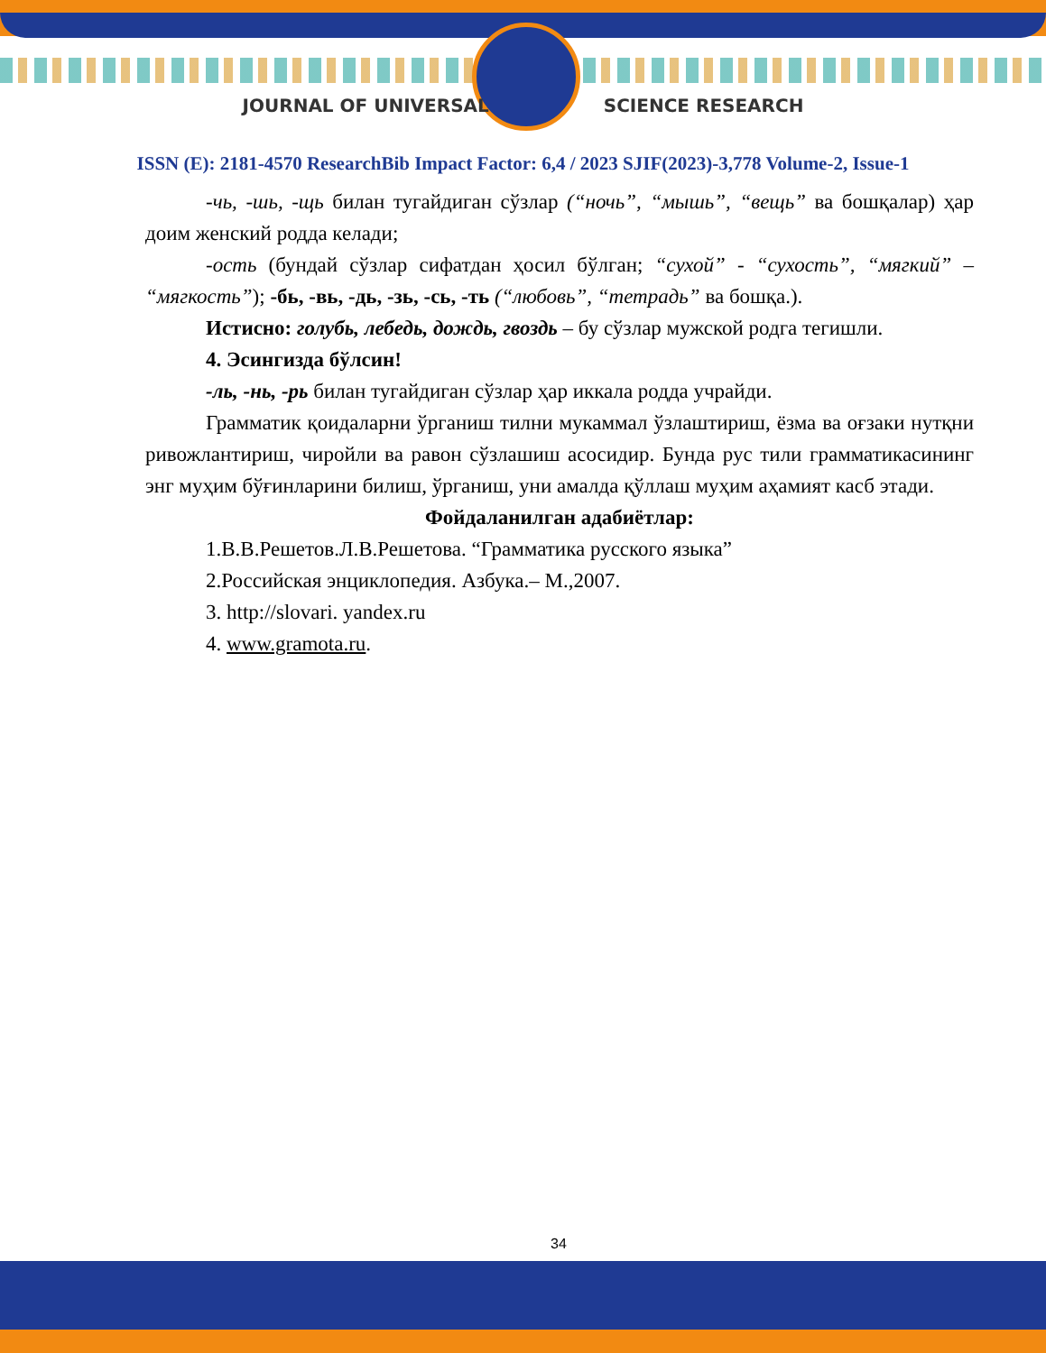JOURNAL OF UNIVERSAL SCIENCE RESEARCH
ISSN (E): 2181-4570 ResearchBib Impact Factor: 6,4 / 2023 SJIF(2023)-3,778 Volume-2, Issue-1
-чь, -шь, -щь билан тугайдиган сўзлар (“ночь”, “мышь”, “вещь” ва бошқалар) ҳар доим женский родда келади;
-ость (бундай сўзлар сифатдан ҳосил бўлган; “сухой” - “сухость”, “мягкий” – “мягкость”); -бь, -вь, -дь, -зь, -сь, -ть (“любовь”, “тетрадь” ва бошқа.).
Истисно: голубь, лебедь, дождь, гвоздь – бу сўзлар мужской родга тегишли.
4. Эсингизда бўлсин!
-ль, -нь, -рь билан тугайдиган сўзлар ҳар иккала родда учрайди.
Грамматик қоидаларни ўрганиш тилни мукаммал ўзлаштириш, ёзма ва оғзаки нутқни ривожлантириш, чиройли ва равон сўзлашиш асосидир. Бунда рус тили грамматикасининг энг муҳим бўғинларини билиш, ўрганиш, уни амалда қўллаш муҳим аҳамият касб этади.
Фойдаланилган адабиётлар:
1.В.В.Решетов.Л.В.Решетова. “Грамматика русского языка”
2.Российская энциклопедия. Азбука.– М.,2007.
3. http://slovari. yandex.ru
4. www.gramota.ru.
34